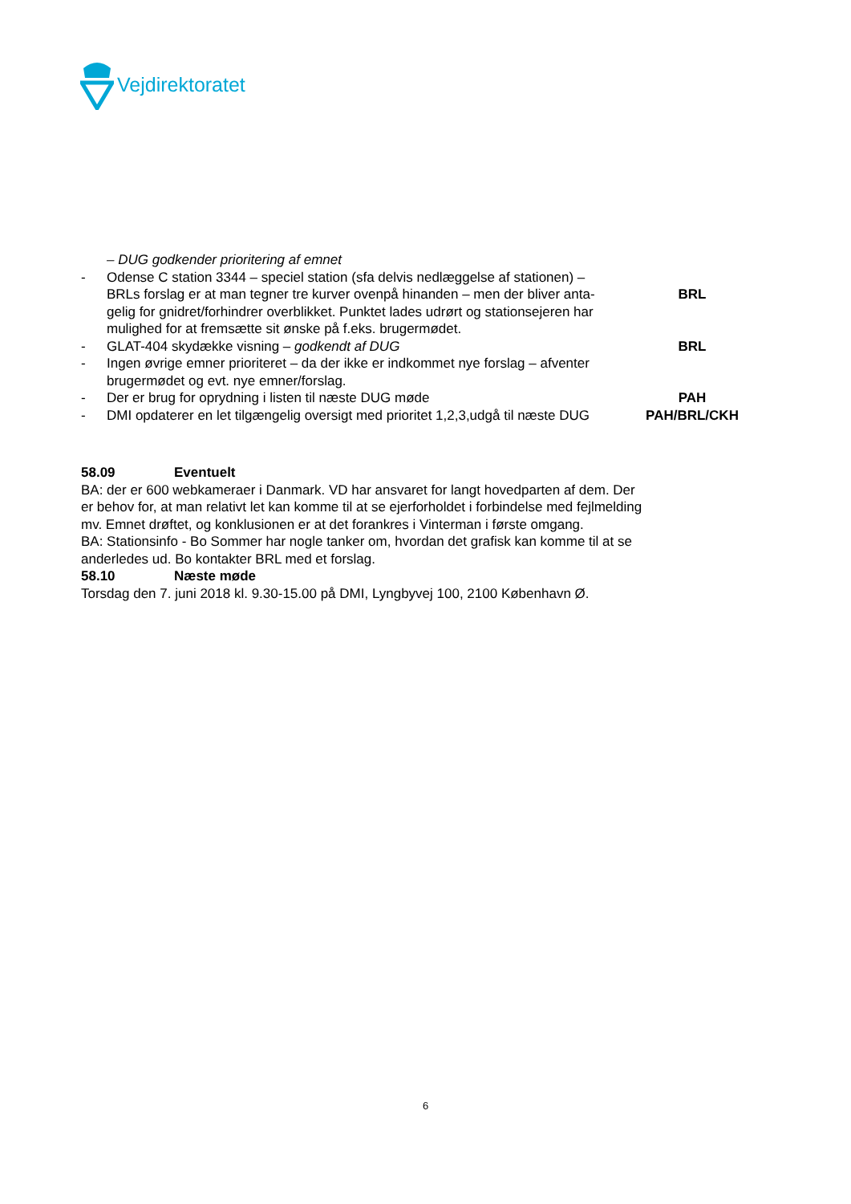Vejdirektoratet
– DUG godkender prioritering af emnet
- Odense C station 3344 – speciel station (sfa delvis nedlæggelse af stationen) – BRLs forslag er at man tegner tre kurver ovenpå hinanden – men der bliver anta-gelig for gnidret/forhindrer overblikket. Punktet lades udrørt og stationsejeren har mulighed for at fremsætte sit ønske på f.eks. brugermødet.
BRL
- GLAT-404 skydække visning – godkendt af DUG BRL
- Ingen øvrige emner prioriteret – da der ikke er indkommet nye forslag – afventer brugermødet og evt. nye emner/forslag.
- Der er brug for oprydning i listen til næste DUG møde PAH
- DMI opdaterer en let tilgængelig oversigt med prioritet 1,2,3,udgå til næste DUG PAH/BRL/CKH
58.09 Eventuelt
BA: der er 600 webkameraer i Danmark. VD har ansvaret for langt hovedparten af dem. Der er behov for, at man relativt let kan komme til at se ejerforholdet i forbindelse med fejlmelding mv. Emnet drøftet, og konklusionen er at det forankres i Vinterman i første omgang.
BA: Stationsinfo - Bo Sommer har nogle tanker om, hvordan det grafisk kan komme til at se anderledes ud. Bo kontakter BRL med et forslag.
58.10 Næste møde
Torsdag den 7. juni 2018 kl. 9.30-15.00 på DMI, Lyngbyvej 100, 2100 København Ø.
6